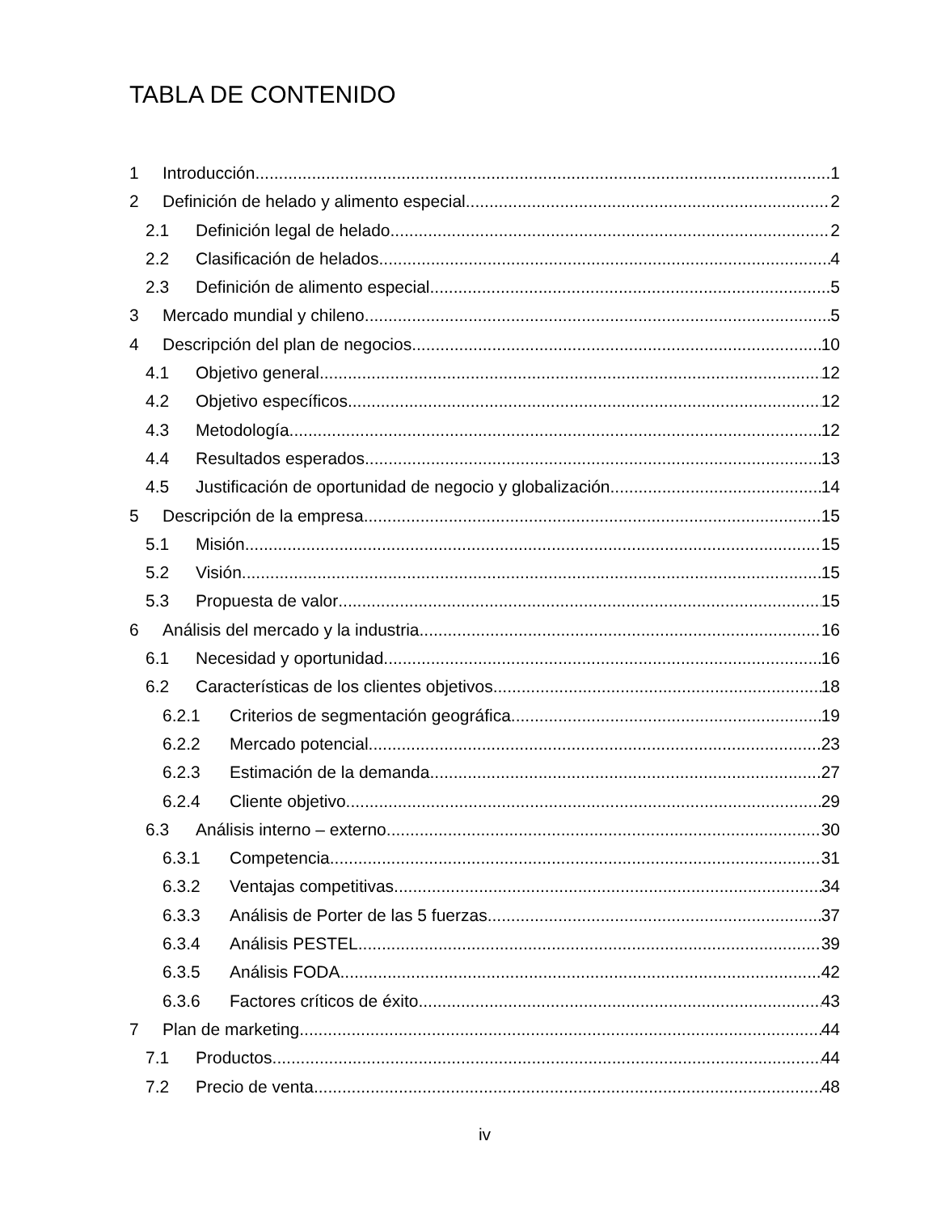TABLA DE CONTENIDO
1 Introducción 1
2 Definición de helado y alimento especial 2
2.1 Definición legal de helado 2
2.2 Clasificación de helados 4
2.3 Definición de alimento especial 5
3 Mercado mundial y chileno 5
4 Descripción del plan de negocios 10
4.1 Objetivo general 12
4.2 Objetivo específicos 12
4.3 Metodología 12
4.4 Resultados esperados 13
4.5 Justificación de oportunidad de negocio y globalización 14
5 Descripción de la empresa 15
5.1 Misión 15
5.2 Visión 15
5.3 Propuesta de valor 15
6 Análisis del mercado y la industria 16
6.1 Necesidad y oportunidad 16
6.2 Características de los clientes objetivos 18
6.2.1 Criterios de segmentación geográfica 19
6.2.2 Mercado potencial 23
6.2.3 Estimación de la demanda 27
6.2.4 Cliente objetivo 29
6.3 Análisis interno – externo 30
6.3.1 Competencia 31
6.3.2 Ventajas competitivas 34
6.3.3 Análisis de Porter de las 5 fuerzas 37
6.3.4 Análisis PESTEL 39
6.3.5 Análisis FODA 42
6.3.6 Factores críticos de éxito 43
7 Plan de marketing 44
7.1 Productos 44
7.2 Precio de venta 48
iv